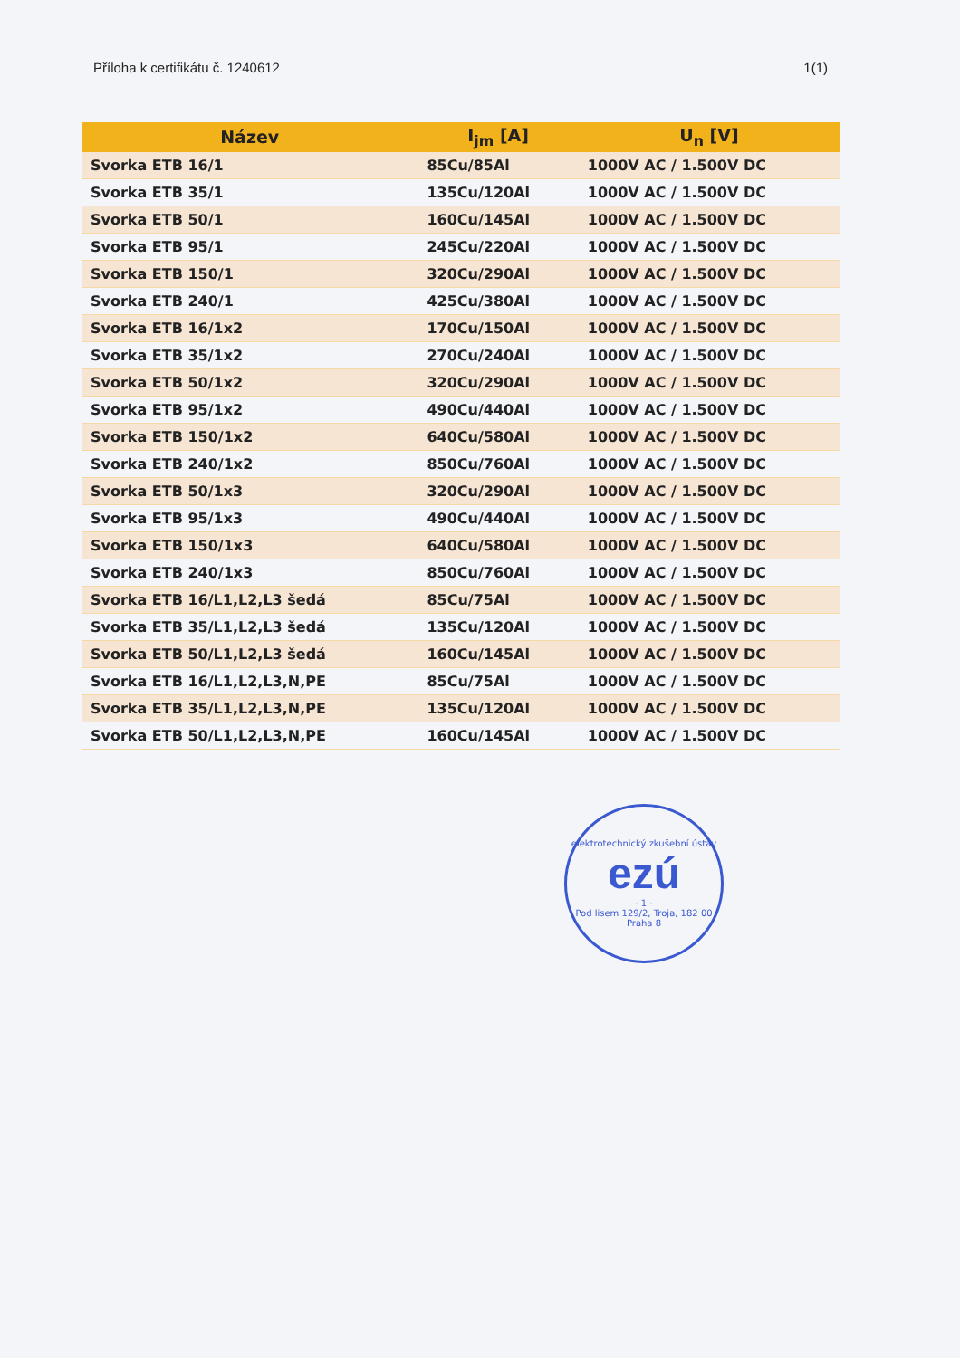Příloha k certifikátu č. 1240612 1(1)
| Název | I<sub>jm</sub> [A] | U<sub>n</sub> [V] |
| --- | --- | --- |
| Svorka ETB 16/1 | 85Cu/85Al | 1000V AC / 1.500V DC |
| Svorka ETB 35/1 | 135Cu/120Al | 1000V AC / 1.500V DC |
| Svorka ETB 50/1 | 160Cu/145Al | 1000V AC / 1.500V DC |
| Svorka ETB 95/1 | 245Cu/220Al | 1000V AC / 1.500V DC |
| Svorka ETB 150/1 | 320Cu/290Al | 1000V AC / 1.500V DC |
| Svorka ETB 240/1 | 425Cu/380Al | 1000V AC / 1.500V DC |
| Svorka ETB 16/1x2 | 170Cu/150Al | 1000V AC / 1.500V DC |
| Svorka ETB 35/1x2 | 270Cu/240Al | 1000V AC / 1.500V DC |
| Svorka ETB 50/1x2 | 320Cu/290Al | 1000V AC / 1.500V DC |
| Svorka ETB 95/1x2 | 490Cu/440Al | 1000V AC / 1.500V DC |
| Svorka ETB 150/1x2 | 640Cu/580Al | 1000V AC / 1.500V DC |
| Svorka ETB 240/1x2 | 850Cu/760Al | 1000V AC / 1.500V DC |
| Svorka ETB 50/1x3 | 320Cu/290Al | 1000V AC / 1.500V DC |
| Svorka ETB 95/1x3 | 490Cu/440Al | 1000V AC / 1.500V DC |
| Svorka ETB 150/1x3 | 640Cu/580Al | 1000V AC / 1.500V DC |
| Svorka ETB 240/1x3 | 850Cu/760Al | 1000V AC / 1.500V DC |
| Svorka ETB 16/L1,L2,L3 šedá | 85Cu/75Al | 1000V AC / 1.500V DC |
| Svorka ETB 35/L1,L2,L3 šedá | 135Cu/120Al | 1000V AC / 1.500V DC |
| Svorka ETB 50/L1,L2,L3 šedá | 160Cu/145Al | 1000V AC / 1.500V DC |
| Svorka ETB 16/L1,L2,L3,N,PE | 85Cu/75Al | 1000V AC / 1.500V DC |
| Svorka ETB 35/L1,L2,L3,N,PE | 135Cu/120Al | 1000V AC / 1.500V DC |
| Svorka ETB 50/L1,L2,L3,N,PE | 160Cu/145Al | 1000V AC / 1.500V DC |
elektrotechnický zkušební ústav
ezú
- 1 -
Pod lisem 129/2, Troja, 182 00 Praha 8